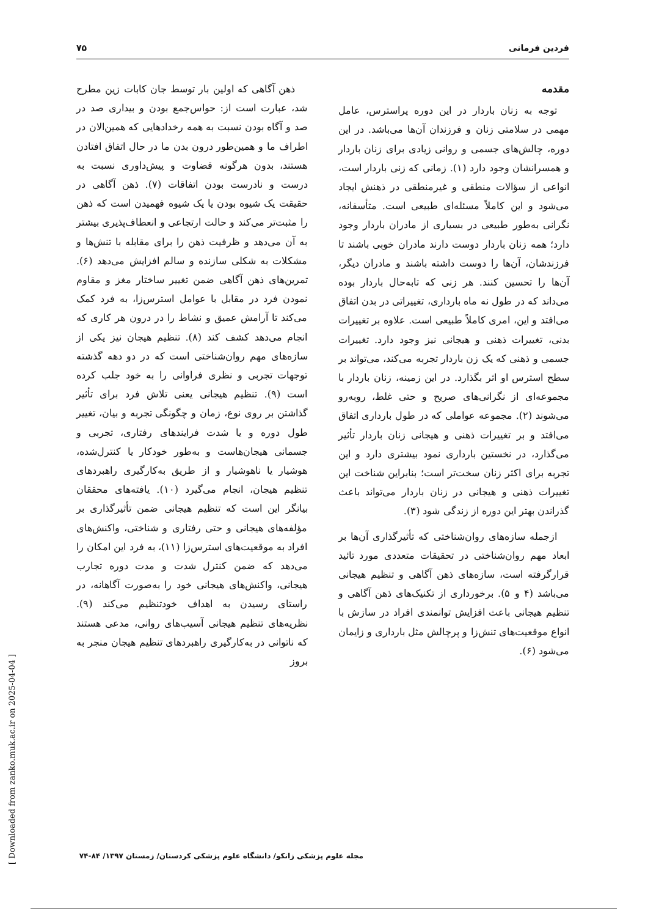فردین فرمانی ۷۵
مقدمه
توجه به زنان باردار در این دوره پراسترس، عامل مهمی در سلامتی زنان و فرزندان آن‌ها می‌باشد. در این دوره، چالش‌های جسمی و روانی زیادی برای زنان باردار و همسرانشان وجود دارد (۱). زمانی که زنی باردار است، انواعی از سؤالات منطقی و غیرمنطقی در ذهنش ایجاد می‌شود و این کاملاً مسئله‌ای طبیعی است. متأسفانه، نگرانی به‌طور طبیعی در بسیاری از مادران باردار وجود دارد؛ همه زنان باردار دوست دارند مادران خوبی باشند تا فرزندشان، آن‌ها را دوست داشته باشند و مادران دیگر، آن‌ها را تحسین کنند. هر زنی که تابه‌حال باردار بوده می‌داند که در طول نه ماه بارداری، تغییراتی در بدن اتفاق می‌افتد و این، امری کاملاً طبیعی است. علاوه بر تغییرات بدنی، تغییرات ذهنی و هیجانی نیز وجود دارد. تغییرات جسمی و ذهنی که یک زن باردار تجربه می‌کند، می‌تواند بر سطح استرس او اثر بگذارد. در این زمینه، زنان باردار با مجموعه‌ای از نگرانی‌های صریح و حتی غلط، روبه‌رو می‌شوند (۲). مجموعه عواملی که در طول بارداری اتفاق می‌افتد و بر تغییرات ذهنی و هیجانی زنان باردار تأثیر می‌گذارد، در نخستین بارداری نمود بیشتری دارد و این تجربه برای اکثر زنان سخت‌تر است؛ بنابراین شناخت این تغییرات ذهنی و هیجانی در زنان باردار می‌تواند باعث گذراندن بهتر این دوره از زندگی شود (۳).
ازجمله سازه‌های روان‌شناختی که تأثیرگذاری آن‌ها بر ابعاد مهم روان‌شناختی در تحقیقات متعددی مورد تائید قرارگرفته است، سازه‌های ذهن آگاهی و تنظیم هیجانی می‌باشد (۴ و ۵). برخورداری از تکنیک‌های ذهن آگاهی و تنظیم هیجانی باعث افزایش توانمندی افراد در سازش با انواع موقعیت‌های تنش‌زا و پرچالش مثل بارداری و زایمان می‌شود (۶).
ذهن آگاهی که اولین بار توسط جان کابات زین مطرح شد، عبارت است از: حواس‌جمع بودن و بیداری صد در صد و آگاه بودن نسبت به همه رخدادهایی که همین‌الان در اطراف ما و همین‌طور درون بدن ما در حال اتفاق افتادن هستند، بدون هرگونه قضاوت و پیش‌داوری نسبت به درست و نادرست بودن اتفاقات (۷). ذهن آگاهی در حقیقت یک شیوه بودن یا یک شیوه فهمیدن است که ذهن را مثبت‌تر می‌کند و حالت ارتجاعی و انعطاف‌پذیری بیشتر به آن می‌دهد و ظرفیت ذهن را برای مقابله با تنش‌ها و مشکلات به شکلی سازنده و سالم افزایش می‌دهد (۶). تمرین‌های ذهن آگاهی ضمن تغییر ساختار مغز و مقاوم نمودن فرد در مقابل با عوامل استرس‌زا، به فرد کمک می‌کند تا آرامش عمیق و نشاط را در درون هر کاری که انجام می‌دهد کشف کند (۸). تنظیم هیجان نیز یکی از سازه‌های مهم روان‌شناختی است که در دو دهه گذشته توجهات تجربی و نظری فراوانی را به خود جلب کرده است (۹). تنظیم هیجانی یعنی تلاش فرد برای تأثیر گذاشتن بر روی نوع، زمان و چگونگی تجربه و بیان، تغییر طول دوره و یا شدت فرایندهای رفتاری، تجربی و جسمانی هیجان‌هاست و به‌طور خودکار یا کنترل‌شده، هوشیار یا ناهوشیار و از طریق به‌کارگیری راهبردهای تنظیم هیجان، انجام می‌گیرد (۱۰). یافته‌های محققان بیانگر این است که تنظیم هیجانی ضمن تأثیرگذاری بر مؤلفه‌های هیجانی و حتی رفتاری و شناختی، واکنش‌های افراد به موقعیت‌های استرس‌زا (۱۱)، به فرد این امکان را می‌دهد که ضمن کنترل شدت و مدت دوره تجارب هیجانی، واکنش‌های هیجانی خود را به‌صورت آگاهانه، در راستای رسیدن به اهداف خودتنظیم می‌کند (۹). نظریه‌های تنظیم هیجانی آسیب‌های روانی، مدعی هستند که ناتوانی در به‌کارگیری راهبردهای تنظیم هیجان منجر به بروز
مجله علوم پزشکی زانکو/ دانشگاه علوم پزشکی کردستان/ زمستان ۱۳۹۷/ ۸۴-۷۴
[ Downloaded from zanko.muk.ac.ir on 2025-04-04 ]